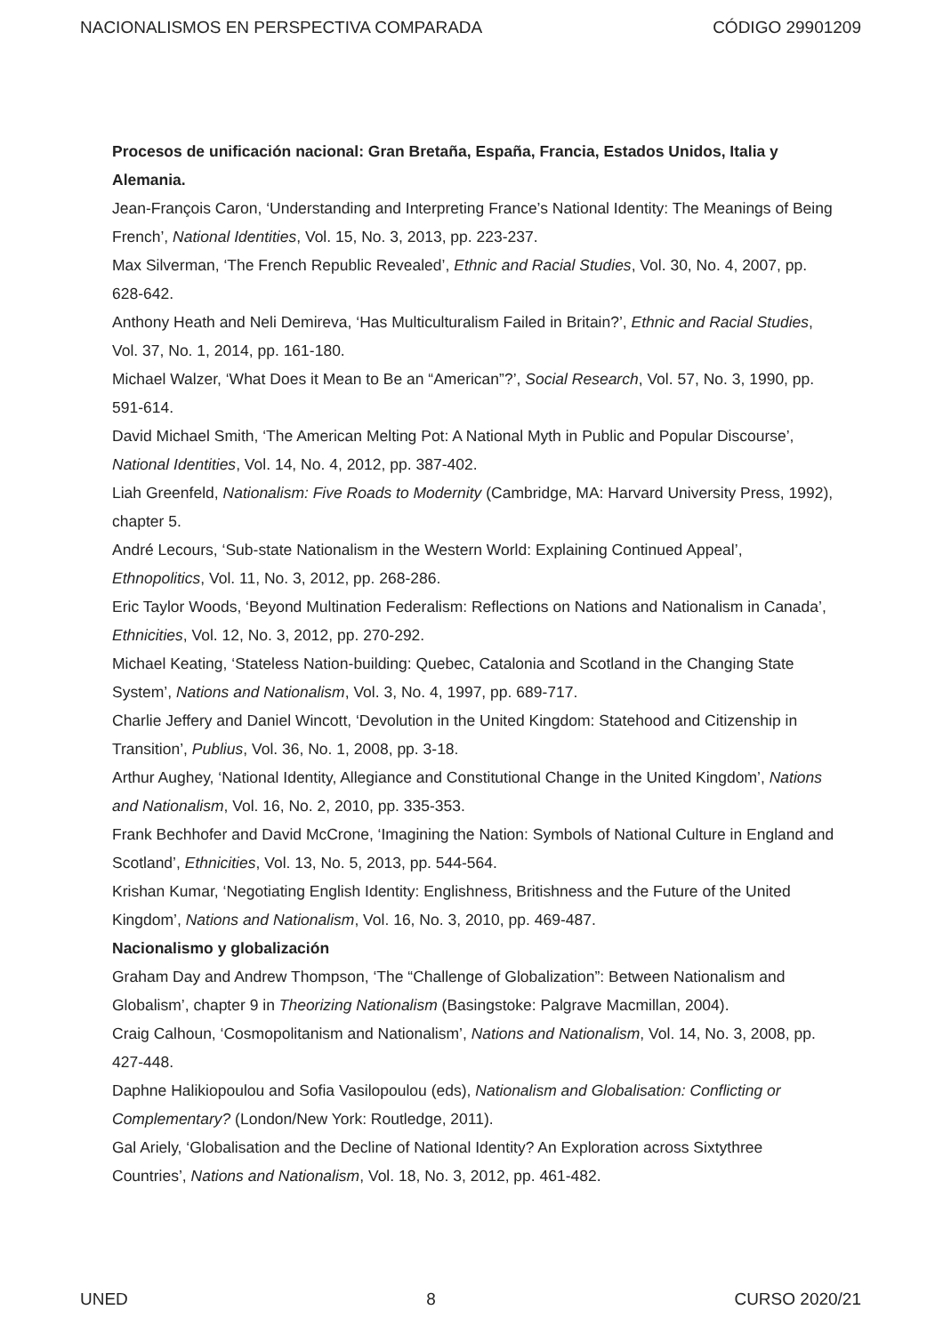NACIONALISMOS EN PERSPECTIVA COMPARADA CÓDIGO 29901209
Procesos de unificación nacional: Gran Bretaña, España, Francia, Estados Unidos, Italia y Alemania.
Jean-François Caron, ‘Understanding and Interpreting France’s National Identity: The Meanings of Being French’, National Identities, Vol. 15, No. 3, 2013, pp. 223-237.
Max Silverman, ‘The French Republic Revealed’, Ethnic and Racial Studies, Vol. 30, No. 4, 2007, pp. 628-642.
Anthony Heath and Neli Demireva, ‘Has Multiculturalism Failed in Britain?’, Ethnic and Racial Studies, Vol. 37, No. 1, 2014, pp. 161-180.
Michael Walzer, ‘What Does it Mean to Be an “American”?’, Social Research, Vol. 57, No. 3, 1990, pp. 591-614.
David Michael Smith, ‘The American Melting Pot: A National Myth in Public and Popular Discourse’, National Identities, Vol. 14, No. 4, 2012, pp. 387-402.
Liah Greenfeld, Nationalism: Five Roads to Modernity (Cambridge, MA: Harvard University Press, 1992), chapter 5.
André Lecours, ‘Sub-state Nationalism in the Western World: Explaining Continued Appeal’, Ethnopolitics, Vol. 11, No. 3, 2012, pp. 268-286.
Eric Taylor Woods, ‘Beyond Multination Federalism: Reflections on Nations and Nationalism in Canada’, Ethnicities, Vol. 12, No. 3, 2012, pp. 270-292.
Michael Keating, ‘Stateless Nation-building: Quebec, Catalonia and Scotland in the Changing State System’, Nations and Nationalism, Vol. 3, No. 4, 1997, pp. 689-717.
Charlie Jeffery and Daniel Wincott, ‘Devolution in the United Kingdom: Statehood and Citizenship in Transition’, Publius, Vol. 36, No. 1, 2008, pp. 3-18.
Arthur Aughey, ‘National Identity, Allegiance and Constitutional Change in the United Kingdom’, Nations and Nationalism, Vol. 16, No. 2, 2010, pp. 335-353.
Frank Bechhofer and David McCrone, ‘Imagining the Nation: Symbols of National Culture in England and Scotland’, Ethnicities, Vol. 13, No. 5, 2013, pp. 544-564.
Krishan Kumar, ‘Negotiating English Identity: Englishness, Britishness and the Future of the United Kingdom’, Nations and Nationalism, Vol. 16, No. 3, 2010, pp. 469-487.
Nacionalismo y globalización
Graham Day and Andrew Thompson, ‘The “Challenge of Globalization”: Between Nationalism and Globalism’, chapter 9 in Theorizing Nationalism (Basingstoke: Palgrave Macmillan, 2004).
Craig Calhoun, ‘Cosmopolitanism and Nationalism’, Nations and Nationalism, Vol. 14, No. 3, 2008, pp. 427-448.
Daphne Halikiopoulou and Sofia Vasilopoulou (eds), Nationalism and Globalisation: Conflicting or Complementary? (London/New York: Routledge, 2011).
Gal Ariely, ‘Globalisation and the Decline of National Identity? An Exploration across Sixtythree Countries’, Nations and Nationalism, Vol. 18, No. 3, 2012, pp. 461-482.
UNED 8 CURSO 2020/21